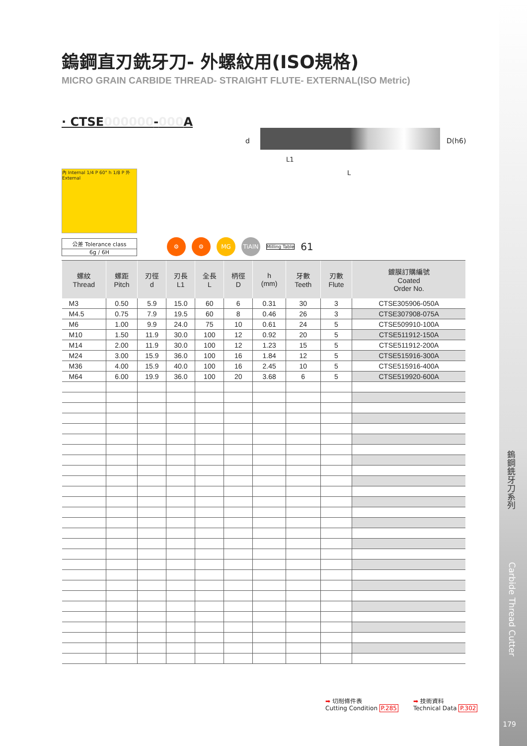鎢鋼銑牙刀系列
Carbide Thread Cutter
179
鎢鋼直刃銑牙刀- 外螺紋用(ISO規格)
MICRO GRAIN CARBIDE THREAD- STRAIGHT FLUTE- EXTERNAL(ISO Metric)
· CTSE000000-000 A
d D(h6)
L1
L
內 Internal 1/4 P 60° h 1/8 P 外 External
公差 Tolerance class
6g / 6H
⚙ ⚙ MG TiAlN
Milling Table
61
| 螺紋 Thread | 螺距 Pitch | 刃徑 d | 刃長 L1 | 全長 L | 柄徑 D | h (mm) | 牙數 Teeth | 刃數 Flute | 鍍膜訂購編號 Coated Order No. |
| --- | --- | --- | --- | --- | --- | --- | --- | --- | --- |
| M3 | 0.50 | 5.9 | 15.0 | 60 | 6 | 0.31 | 30 | 3 | CTSE305906-050A |
| M4.5 | 0.75 | 7.9 | 19.5 | 60 | 8 | 0.46 | 26 | 3 | CTSE307908-075A |
| M6 | 1.00 | 9.9 | 24.0 | 75 | 10 | 0.61 | 24 | 5 | CTSE509910-100A |
| M10 | 1.50 | 11.9 | 30.0 | 100 | 12 | 0.92 | 20 | 5 | CTSE511912-150A |
| M14 | 2.00 | 11.9 | 30.0 | 100 | 12 | 1.23 | 15 | 5 | CTSE511912-200A |
| M24 | 3.00 | 15.9 | 36.0 | 100 | 16 | 1.84 | 12 | 5 | CTSE515916-300A |
| M36 | 4.00 | 15.9 | 40.0 | 100 | 16 | 2.45 | 10 | 5 | CTSE515916-400A |
| M64 | 6.00 | 19.9 | 36.0 | 100 | 20 | 3.68 | 6 | 5 | CTSE519920-600A |
➡ 切削條件表
Cutting Condition P.285
➡ 技術資料
Technical Data P.302